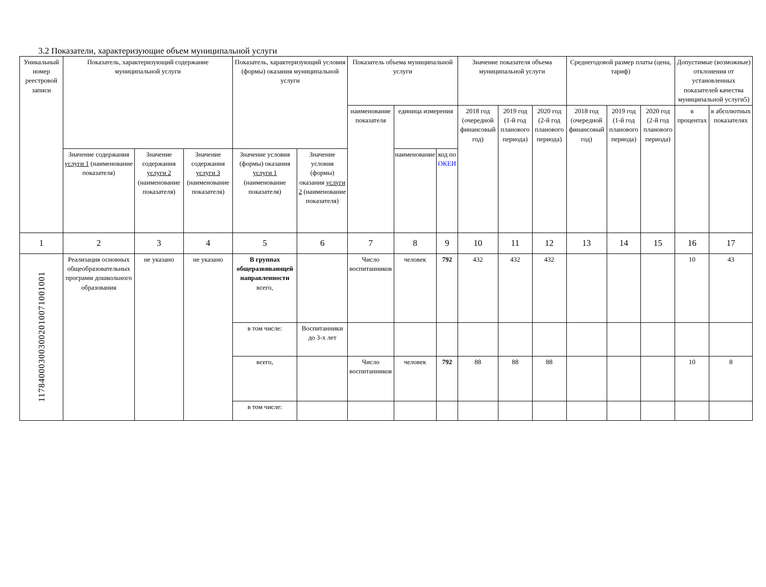3.2 Показатели, характеризующие объем муниципальной услуги
| Уникальный номер реестровой записи | Показатель, характеризующий содержание муниципальной услуги | | | Показатель, характеризующий условия (формы) оказания муниципальной услуги | | Показатель объема муниципальной услуги | | | Значение показателя объема муниципальной услуги | | | Среднегодовой размер платы (цена, тариф) | | | Допустимые (возможные) отклонения от установленных показателей качества муниципальной услуги5) | |
| --- | --- | --- | --- | --- | --- | --- | --- | --- | --- | --- | --- | --- | --- | --- | --- | --- |
| | | | | | | наименование показателя | единица измерения | | 2018 год (очередной финансовый год) | 2019 год (1-й год планового периода) | 2020 год (2-й год планового периода) | 2018 год (очередной финансовый год) | 2019 год (1-й год планового периода) | 2020 год (2-й год планового периода) | в процентах | в абсолютных показателях |
| | Значение содержания услуги 1 (наименование показателя) | Значение содержания услуги 2 (наименование показателя) | Значение содержания услуги 3 (наименование показателя) | Значение условия (формы) оказания услуги 1 (наименование показателя) | Значение условия (формы) оказания услуги 2 (наименование показателя) | | наименование | код по ОКЕИ | | | | | | | | |
| 1 | 2 | 3 | 4 | 5 | 6 | 7 | 8 | 9 | 10 | 11 | 12 | 13 | 14 | 15 | 16 | 17 |
| 117840003003002010071001001 | Реализация основных общеобразовательных программ дошкольного образования | не указано | не указано | В группах общеразвивающей направленности всего, | | Число воспитанников | человек | 792 | 432 | 432 | 432 | | | | 10 | 43 |
| | | | | в том числе: | Воспитанники до 3-х лет | | | | | | | | | | | |
| | | | | всего, | | Число воспитанников | человек | 792 | 88 | 88 | 88 | | | | 10 | 8 |
| | | | | в том числе: | | | | | | | | | | | | |